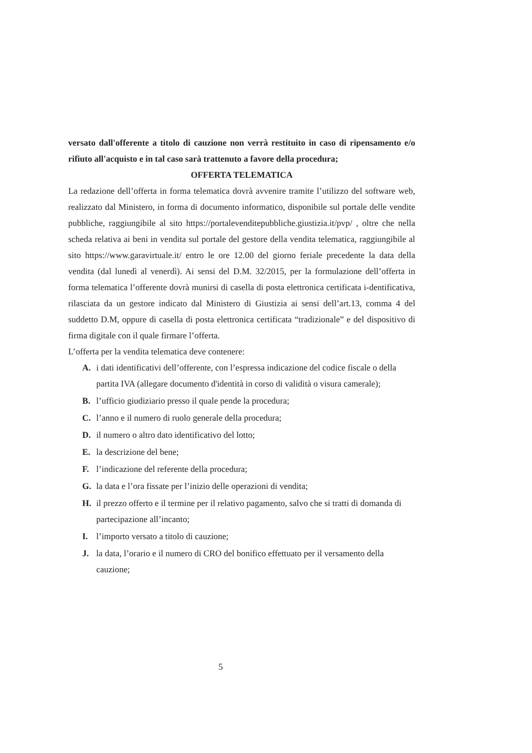versato dall'offerente a titolo di cauzione non verrà restituito in caso di ripensamento e/o rifiuto all'acquisto e in tal caso sarà trattenuto a favore della procedura;
OFFERTA TELEMATICA
La redazione dell’offerta in forma telematica dovrà avvenire tramite l’utilizzo del software web, realizzato dal Ministero, in forma di documento informatico, disponibile sul portale delle vendite pubbliche, raggiungibile al sito https://portalevenditepubbliche.giustizia.it/pvp/ , oltre che nella scheda relativa ai beni in vendita sul portale del gestore della vendita telematica, raggiungibile al sito https://www.garavirtuale.it/ entro le ore 12.00 del giorno feriale precedente la data della vendita (dal lunedì al venerdì). Ai sensi del D.M. 32/2015, per la formulazione dell’offerta in forma telematica l’offerente dovrà munirsi di casella di posta elettronica certificata i-dentificativa, rilasciata da un gestore indicato dal Ministero di Giustizia ai sensi dell’art.13, comma 4 del suddetto D.M, oppure di casella di posta elettronica certificata “tradizionale” e del dispositivo di firma digitale con il quale firmare l’offerta.
L’offerta per la vendita telematica deve contenere:
A. i dati identificativi dell’offerente, con l’espressa indicazione del codice fiscale o della partita IVA (allegare documento d'identità in corso di validità o visura camerale);
B. l’ufficio giudiziario presso il quale pende la procedura;
C. l’anno e il numero di ruolo generale della procedura;
D. il numero o altro dato identificativo del lotto;
E. la descrizione del bene;
F. l’indicazione del referente della procedura;
G. la data e l’ora fissate per l’inizio delle operazioni di vendita;
H. il prezzo offerto e il termine per il relativo pagamento, salvo che si tratti di domanda di partecipazione all’incanto;
I. l’importo versato a titolo di cauzione;
J. la data, l’orario e il numero di CRO del bonifico effettuato per il versamento della cauzione;
5